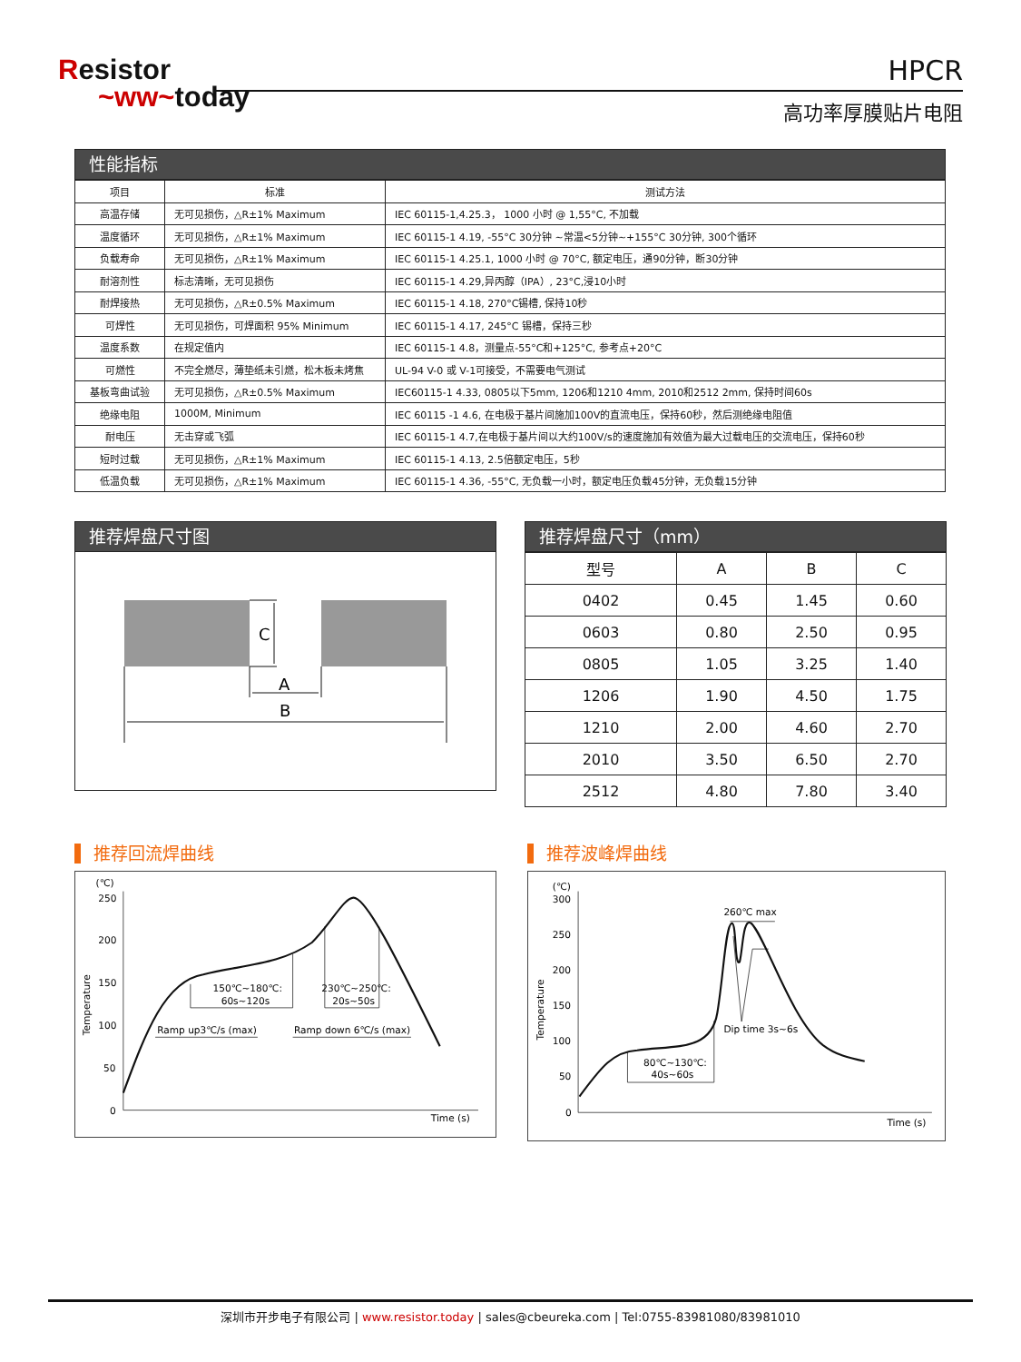Resistor
~ww~today
HPCR
高功率厚膜贴片电阻
性能指标
| 项目 | 标准 | 测试方法 |
| --- | --- | --- |
| 高温存储 | 无可见损伤，△R±1% Maximum | IEC 60115-1,4.25.3， 1000 小时 @ 1,55°C, 不加载 |
| 温度循环 | 无可见损伤，△R±1% Maximum | IEC 60115-1 4.19, -55°C 30分钟 ~常温<5分钟~+155°C 30分钟, 300个循环 |
| 负载寿命 | 无可见损伤，△R±1% Maximum | IEC 60115-1 4.25.1, 1000 小时 @ 70°C, 额定电压，通90分钟，断30分钟 |
| 耐溶剂性 | 标志清晰，无可见损伤 | IEC 60115-1 4.29,异丙醇（IPA）, 23°C,浸10小时 |
| 耐焊接热 | 无可见损伤，△R±0.5% Maximum | IEC 60115-1 4.18, 270°C锡槽, 保持10秒 |
| 可焊性 | 无可见损伤，可焊面积 95% Minimum | IEC 60115-1 4.17, 245°C 锡槽，保持三秒 |
| 温度系数 | 在规定值内 | IEC 60115-1 4.8，测量点-55°C和+125°C, 参考点+20°C |
| 可燃性 | 不完全燃尽，薄垫纸未引燃，松木板未烤焦 | UL-94 V-0 或 V-1可接受，不需要电气测试 |
| 基板弯曲试验 | 无可见损伤，△R±0.5% Maximum | IEC60115-1 4.33, 0805以下5mm, 1206和1210 4mm, 2010和2512 2mm, 保持时间60s |
| 绝缘电阻 | 1000M, Minimum | IEC 60115 -1 4.6, 在电极于基片间施加100V的直流电压，保持60秒，然后测绝缘电阻值 |
| 耐电压 | 无击穿或飞弧 | IEC 60115-1 4.7,在电极于基片间以大约100V/s的速度施加有效值为最大过载电压的交流电压，保持60秒 |
| 短时过载 | 无可见损伤，△R±1% Maximum | IEC 60115-1 4.13, 2.5倍额定电压，5秒 |
| 低温负载 | 无可见损伤，△R±1% Maximum | IEC 60115-1 4.36, -55°C, 无负载一小时，额定电压负载45分钟，无负载15分钟 |
推荐焊盘尺寸图
C
A
B
推荐焊盘尺寸（mm）
| 型号 | A | B | C |
| --- | --- | --- | --- |
| 0402 | 0.45 | 1.45 | 0.60 |
| 0603 | 0.80 | 2.50 | 0.95 |
| 0805 | 1.05 | 3.25 | 1.40 |
| 1206 | 1.90 | 4.50 | 1.75 |
| 1210 | 2.00 | 4.60 | 2.70 |
| 2010 | 3.50 | 6.50 | 2.70 |
| 2512 | 4.80 | 7.80 | 3.40 |
推荐回流焊曲线
(℃)
250
200
150
100
50
0
Temperature
150℃~180℃:
60s~120s
230℃~250℃:
20s~50s
Ramp up3℃/s (max)
Ramp down 6℃/s (max)
Time (s)
推荐波峰焊曲线
(℃)
300
250
200
150
100
50
0
Temperature
260℃ max
Dip time 3s~6s
80℃~130℃:
40s~60s
Time (s)
深圳市开步电子有限公司 | www.resistor.today | sales@cbeureka.com | Tel:0755-83981080/83981010